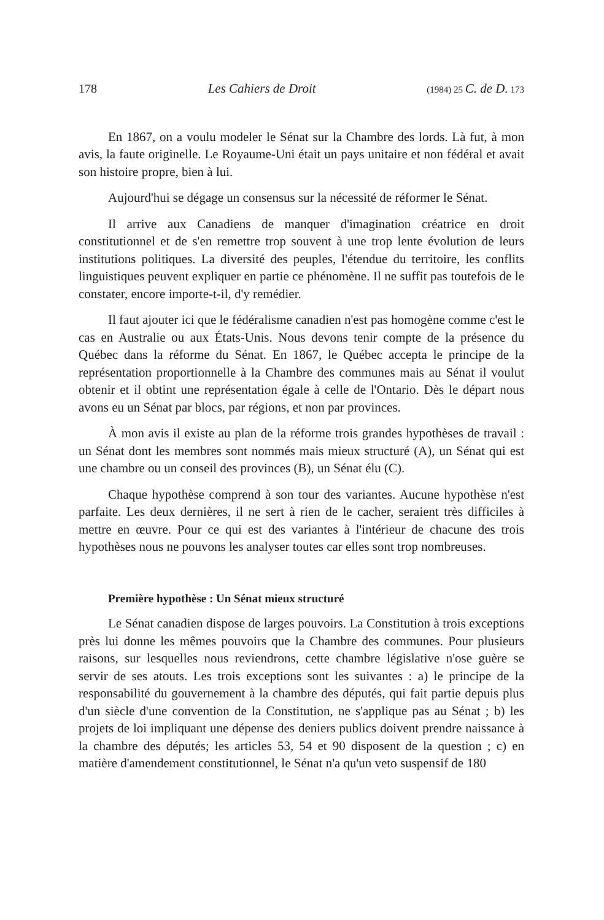178 Les Cahiers de Droit (1984) 25 C. de D. 173
En 1867, on a voulu modeler le Sénat sur la Chambre des lords. Là fut, à mon avis, la faute originelle. Le Royaume-Uni était un pays unitaire et non fédéral et avait son histoire propre, bien à lui.
Aujourd'hui se dégage un consensus sur la nécessité de réformer le Sénat.
Il arrive aux Canadiens de manquer d'imagination créatrice en droit constitutionnel et de s'en remettre trop souvent à une trop lente évolution de leurs institutions politiques. La diversité des peuples, l'étendue du territoire, les conflits linguistiques peuvent expliquer en partie ce phénomène. Il ne suffit pas toutefois de le constater, encore importe-t-il, d'y remédier.
Il faut ajouter ici que le fédéralisme canadien n'est pas homogène comme c'est le cas en Australie ou aux États-Unis. Nous devons tenir compte de la présence du Québec dans la réforme du Sénat. En 1867, le Québec accepta le principe de la représentation proportionnelle à la Chambre des communes mais au Sénat il voulut obtenir et il obtint une représentation égale à celle de l'Ontario. Dès le départ nous avons eu un Sénat par blocs, par régions, et non par provinces.
À mon avis il existe au plan de la réforme trois grandes hypothèses de travail : un Sénat dont les membres sont nommés mais mieux structuré (A), un Sénat qui est une chambre ou un conseil des provinces (B), un Sénat élu (C).
Chaque hypothèse comprend à son tour des variantes. Aucune hypothèse n'est parfaite. Les deux dernières, il ne sert à rien de le cacher, seraient très difficiles à mettre en œuvre. Pour ce qui est des variantes à l'intérieur de chacune des trois hypothèses nous ne pouvons les analyser toutes car elles sont trop nombreuses.
Première hypothèse : Un Sénat mieux structuré
Le Sénat canadien dispose de larges pouvoirs. La Constitution à trois exceptions près lui donne les mêmes pouvoirs que la Chambre des communes. Pour plusieurs raisons, sur lesquelles nous reviendrons, cette chambre législative n'ose guère se servir de ses atouts. Les trois exceptions sont les suivantes : a) le principe de la responsabilité du gouvernement à la chambre des députés, qui fait partie depuis plus d'un siècle d'une convention de la Constitution, ne s'applique pas au Sénat ; b) les projets de loi impliquant une dépense des deniers publics doivent prendre naissance à la chambre des députés; les articles 53, 54 et 90 disposent de la question ; c) en matière d'amendement constitutionnel, le Sénat n'a qu'un veto suspensif de 180